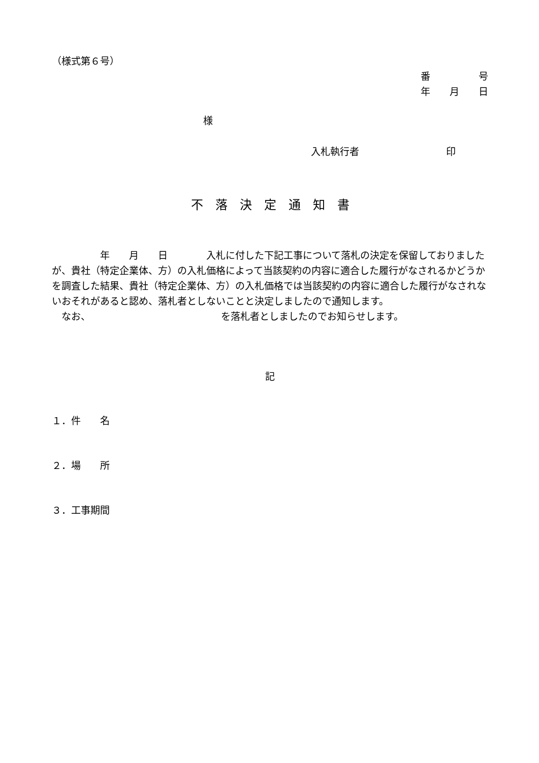（様式第６号）
番　　　　　号
年　　月　　日
様
入札執行者　　　　　　　　　印
不　落　決　定　通　知　書
　　　　　年　　月　　日　　　　入札に付した下記工事について落札の決定を保留しておりましたが、貴社（特定企業体、方）の入札価格によって当該契約の内容に適合した履行がなされるかどうかを調査した結果、貴社（特定企業体、方）の入札価格では当該契約の内容に適合した履行がなされないおそれがあると認め、落札者としないことと決定しましたので通知します。
　なお、　　　　　　　　　　　　　　を落札者としましたのでお知らせします。
記
１．件　　名
２．場　　所
３．工事期間